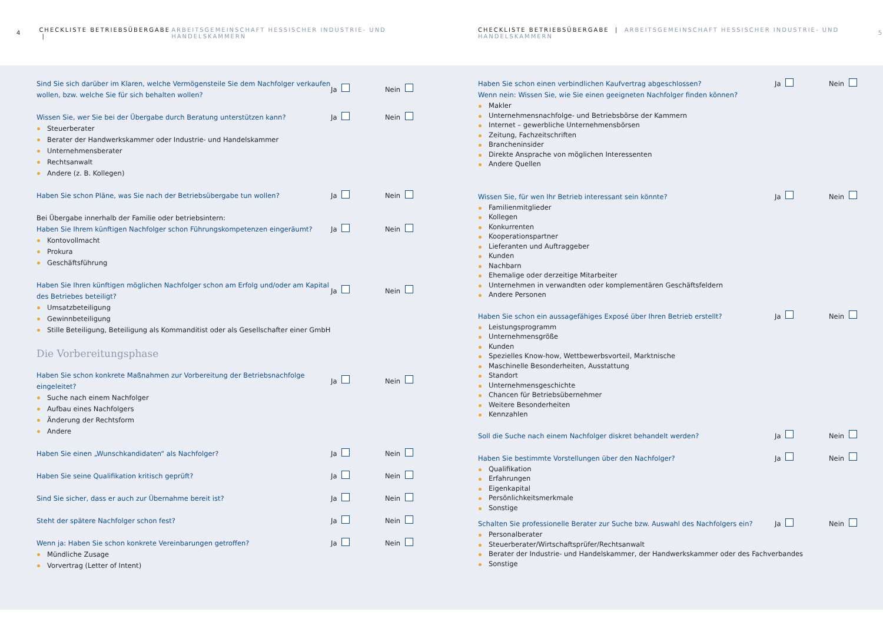4 CHECKLISTE BETRIEBSÜBERGABE | ARBEITSGEMEINSCHAFT HESSISCHER INDUSTRIE- UND HANDELSKAMMERN
CHECKLISTE BETRIEBSÜBERGABE | ARBEITSGEMEINSCHAFT HESSISCHER INDUSTRIE- UND HANDELSKAMMERN 5
Sind Sie sich darüber im Klaren, welche Vermögensteile Sie dem Nachfolger verkaufen wollen, bzw. welche Sie für sich behalten wollen?
Ja Nein
Wissen Sie, wer Sie bei der Übergabe durch Beratung unterstützen kann? Ja Nein
Steuerberater
Berater der Handwerkskammer oder Industrie- und Handelskammer
Unternehmensberater
Rechtsanwalt
Andere (z. B. Kollegen)
Haben Sie schon Pläne, was Sie nach der Betriebsübergabe tun wollen? Ja Nein
Bei Übergabe innerhalb der Familie oder betriebsintern:
Haben Sie Ihrem künftigen Nachfolger schon Führungskompetenzen eingeräumt?
Ja Nein
Kontovollmacht
Prokura
Geschäftsführung
Haben Sie Ihren künftigen möglichen Nachfolger schon am Erfolg und/oder am Kapital des Betriebes beteiligt?
Ja Nein
Umsatzbeteiligung
Gewinnbeteiligung
Stille Beteiligung, Beteiligung als Kommanditist oder als Gesellschafter einer GmbH
Die Vorbereitungsphase
Haben Sie schon konkrete Maßnahmen zur Vorbereitung der Betriebsnachfolge eingeleitet?
Ja Nein
Suche nach einem Nachfolger
Aufbau eines Nachfolgers
Änderung der Rechtsform
Andere
Haben Sie einen „Wunschkandidaten“ als Nachfolger? Ja Nein
Haben Sie seine Qualifikation kritisch geprüft? Ja Nein
Sind Sie sicher, dass er auch zur Übernahme bereit ist? Ja Nein
Steht der spätere Nachfolger schon fest? Ja Nein
Wenn ja: Haben Sie schon konkrete Vereinbarungen getroffen? Ja Nein
Mündliche Zusage
Vorvertrag (Letter of Intent)
Haben Sie schon einen verbindlichen Kaufvertrag abgeschlossen? Ja Nein
Wenn nein: Wissen Sie, wie Sie einen geeigneten Nachfolger finden können?
Makler
Unternehmensnachfolge- und Betriebsbörse der Kammern
Internet – gewerbliche Unternehmensbörsen
Zeitung, Fachzeitschriften
Brancheninsider
Direkte Ansprache von möglichen Interessenten
Andere Quellen
Wissen Sie, für wen Ihr Betrieb interessant sein könnte? Ja Nein
Familienmitglieder
Kollegen
Konkurrenten
Kooperationspartner
Lieferanten und Auftraggeber
Kunden
Nachbarn
Ehemalige oder derzeitige Mitarbeiter
Unternehmen in verwandten oder komplementären Geschäftsfeldern
Andere Personen
Haben Sie schon ein aussagefähiges Exposé über Ihren Betrieb erstellt? Ja Nein
Leistungsprogramm
Unternehmensgröße
Kunden
Spezielles Know-how, Wettbewerbsvorteil, Marktnische
Maschinelle Besonderheiten, Ausstattung
Standort
Unternehmensgeschichte
Chancen für Betriebsübernehmer
Weitere Besonderheiten
Kennzahlen
Soll die Suche nach einem Nachfolger diskret behandelt werden? Ja Nein
Haben Sie bestimmte Vorstellungen über den Nachfolger? Ja Nein
Qualifikation
Erfahrungen
Eigenkapital
Persönlichkeitsmerkmale
Sonstige
Schalten Sie professionelle Berater zur Suche bzw. Auswahl des Nachfolgers ein?
Ja Nein
Personalberater
Steuerberater/Wirtschaftsprüfer/Rechtsanwalt
Berater der Industrie- und Handelskammer, der Handwerkskammer oder des Fachverbandes
Sonstige